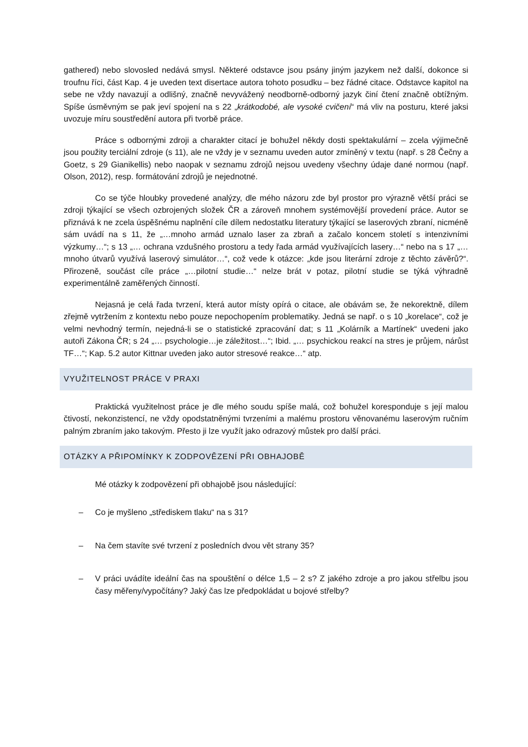gathered) nebo slovosled nedává smysl. Některé odstavce jsou psány jiným jazykem než další, dokonce si troufnu říci, část Kap. 4 je uveden text disertace autora tohoto posudku – bez řádné citace. Odstavce kapitol na sebe ne vždy navazují a odlišný, značně nevyvážený neodborně-odborný jazyk činí čtení značně obtížným. Spíše úsměvným se pak jeví spojení na s 22 „krátkodobé, ale vysoké cvičení“ má vliv na posturu, které jaksi uvozuje míru soustředění autora při tvorbě práce.
Práce s odbornými zdroji a charakter citací je bohužel někdy dosti spektakulární – zcela výjimečně jsou použity terciální zdroje (s 11), ale ne vždy je v seznamu uveden autor zmíněný v textu (např. s 28 Čečny a Goetz, s 29 Gianikellis) nebo naopak v seznamu zdrojů nejsou uvedeny všechny údaje dané normou (např. Olson, 2012), resp. formátování zdrojů je nejednotné.
Co se týče hloubky provedené analýzy, dle mého názoru zde byl prostor pro výrazně větší práci se zdroji týkající se všech ozbrojených složek ČR a zároveň mnohem systémovější provedení práce. Autor se přiznává k ne zcela úspěšnému naplnění cíle dílem nedostatku literatury týkající se laserových zbraní, nicméně sám uvádí na s 11, že „…mnoho armád uznalo laser za zbraň a začalo koncem století s intenzivními výzkumy…“; s 13 „… ochrana vzdušného prostoru a tedy řada armád využívajících lasery…“ nebo na s 17 „… mnoho útvarů využívá laserový simulátor…“, což vede k otázce: „kde jsou literární zdroje z těchto závěrů?“. Přirozeně, součást cíle práce „…pilotní studie…“ nelze brát v potaz, pilotní studie se týká výhradně experimentálně zaměřených činností.
Nejasná je celá řada tvrzení, která autor místy opírá o citace, ale obávám se, že nekorektně, dílem zřejmě vytržením z kontextu nebo pouze nepochopením problematiky. Jedná se např. o s 10 „korelace“, což je velmi nevhodný termín, nejedná-li se o statistické zpracování dat; s 11 „Kolárník a Martínek“ uvedeni jako autoři Zákona ČR; s 24 „… psychologie…je záležitost…“; Ibid. „… psychickou reakcí na stres je průjem, nárůst TF…“; Kap. 5.2 autor Kittnar uveden jako autor stresové reakce…“ atp.
VYUŽITELNOST PRÁCE V PRAXI
Praktická využitelnost práce je dle mého soudu spíše malá, což bohužel koresponduje s její malou čtivostí, nekonzistencí, ne vždy opodstatněnými tvrzeními a malému prostoru věnovanému laserovým ručním palným zbraním jako takovým. Přesto ji lze využít jako odrazový můstek pro další práci.
OTÁZKY A PŘIPOMÍNKY K ZODPOVĚZENÍ PŘI OBHAJOBĚ
Mé otázky k zodpovězení při obhajobě jsou následující:
– Co je myšleno „střediskem tlaku“ na s 31?
– Na čem stavíte své tvrzení z posledních dvou vět strany 35?
– V práci uvádíte ideální čas na spouštění o délce 1,5 – 2 s? Z jakého zdroje a pro jakou střelbu jsou časy měřeny/vypočítány? Jaký čas lze předpokládat u bojové střelby?